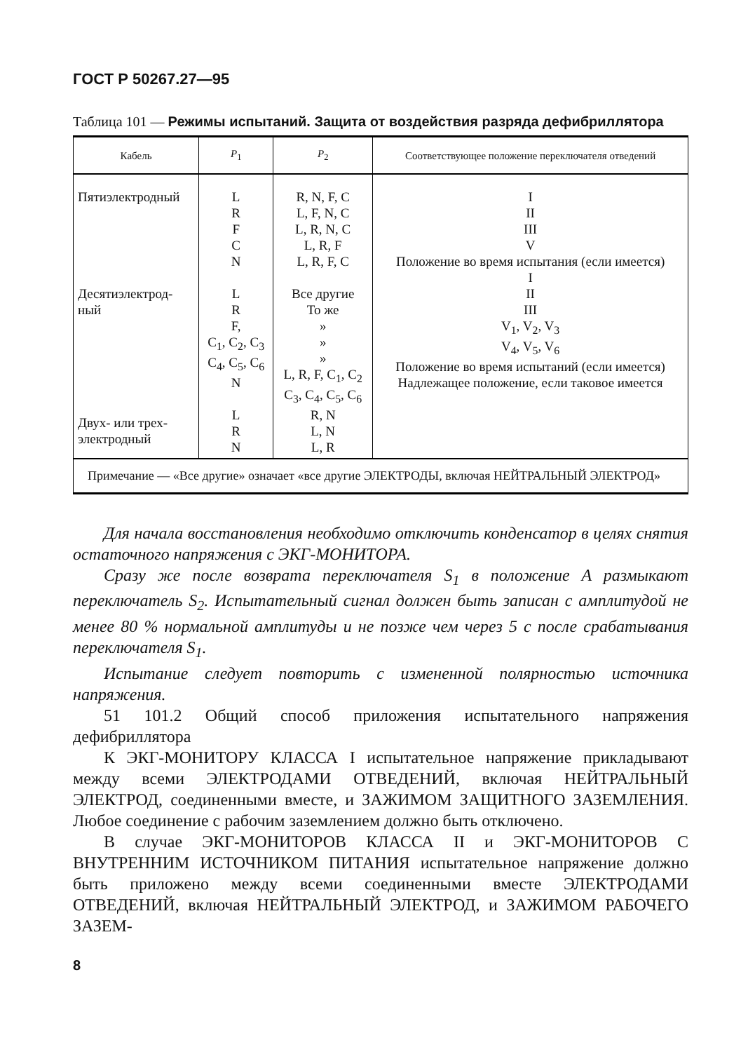ГОСТ Р 50267.27—95
Таблица 101 — Режимы испытаний. Защита от воздействия разряда дефибриллятора
| Кабель | P<sub>1</sub> | P<sub>2</sub> | Соответствующее положение переключателя отведений |
| --- | --- | --- | --- |
| Пятиэлектродный Десятиэлектрод- ный Двух- или трех- электродный | L R F C N L R F, C<sub>1</sub>, C<sub>2</sub>, C<sub>3</sub> C<sub>4</sub>, C<sub>5</sub>, C<sub>6</sub> N L R N | R, N, F, C L, F, N, C L, R, N, C L, R, F L, R, F, C Все другие То же » » » L, R, F, C<sub>1</sub>, C<sub>2</sub> C<sub>3</sub>, C<sub>4</sub>, C<sub>5</sub>, C<sub>6</sub> R, N L, N L, R | I II III V Положение во время испытания (если имеется) I II III V<sub>1</sub>, V<sub>2</sub>, V<sub>3</sub> V<sub>4</sub>, V<sub>5</sub>, V<sub>6</sub> Положение во время испытаний (если имеется) Надлежащее положение, если таковое имеется |
| Примечание — «Все другие» означает «все другие ЭЛЕКТРОДЫ, включая НЕЙТРАЛЬНЫЙ ЭЛЕКТРОД» | | | |
Для начала восстановления необходимо отключить конденсатор в целях снятия остаточного напряжения с ЭКГ-МОНИТОРА.
Сразу же после возврата переключателя S<sub>1</sub> в положение A размыкают переключатель S<sub>2</sub>. Испытательный сигнал должен быть записан с амплитудой не менее 80 % нормальной амплитуды и не позже чем через 5 с после срабатывания переключателя S<sub>1</sub>.
Испытание следует повторить с измененной полярностью источника напряжения.
51 101.2 Общий способ приложения испытательного напряжения дефибриллятора
К ЭКГ-МОНИТОРУ КЛАССА I испытательное напряжение прикладывают между всеми ЭЛЕКТРОДАМИ ОТВЕДЕНИЙ, включая НЕЙТРАЛЬНЫЙ ЭЛЕКТРОД, соединенными вместе, и ЗАЖИМОМ ЗАЩИТНОГО ЗАЗЕМЛЕНИЯ. Любое соединение с рабочим заземлением должно быть отключено.
В случае ЭКГ-МОНИТОРОВ КЛАССА II и ЭКГ-МОНИТОРОВ С ВНУТРЕННИМ ИСТОЧНИКОМ ПИТАНИЯ испытательное напряжение должно быть приложено между всеми соединенными вместе ЭЛЕКТРОДАМИ ОТВЕДЕНИЙ, включая НЕЙТРАЛЬНЫЙ ЭЛЕКТРОД, и ЗАЖИМОМ РАБОЧЕГО ЗАЗЕМ-
8